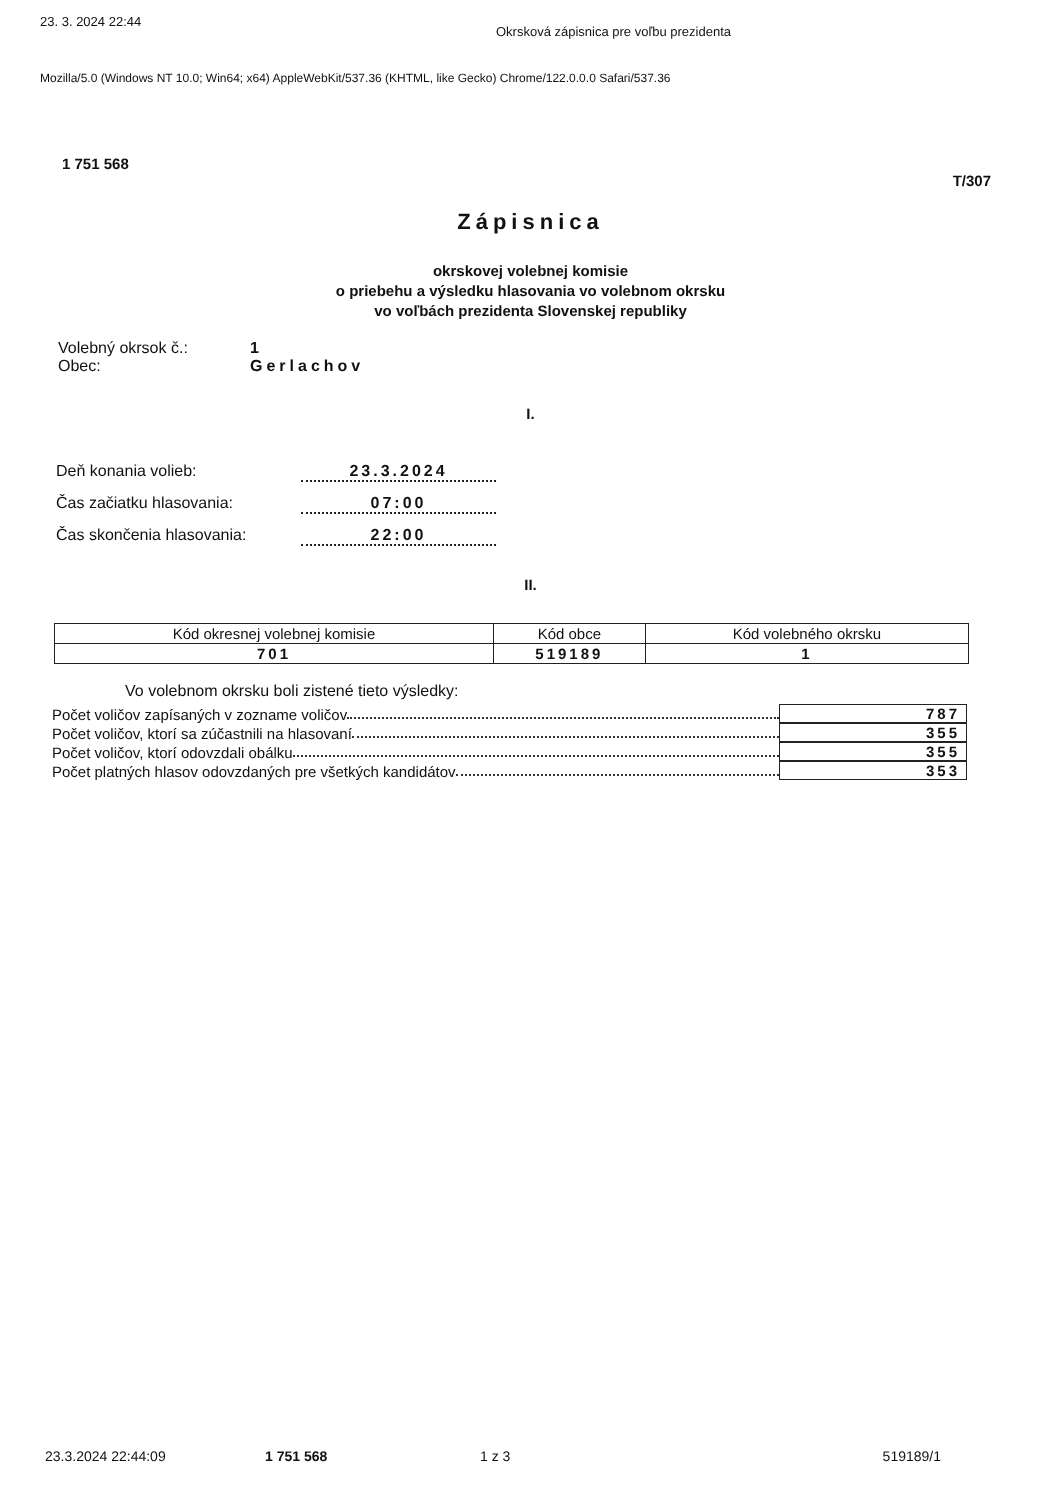23. 3. 2024 22:44 Okrsková zápisnica pre voľbu prezidenta
Mozilla/5.0 (Windows NT 10.0; Win64; x64) AppleWebKit/537.36 (KHTML, like Gecko) Chrome/122.0.0.0 Safari/537.36
1 751 568
T/307
Zápisnica
okrskovej volebnej komisie
o priebehu a výsledku hlasovania vo volebnom okrsku
vo voľbách prezidenta Slovenskej republiky
Volebný okrsok č.: 1
Obec: Gerlachov
I.
Deň konania volieb: 23.3.2024
Čas začiatku hlasovania: 07:00
Čas skončenia hlasovania: 22:00
II.
| Kód okresnej volebnej komisie | Kód obce | Kód volebného okrsku |
| --- | --- | --- |
| 701 | 519189 | 1 |
Vo volebnom okrsku boli zistené tieto výsledky:
Počet voličov zapísaných v zozname voličov 787
Počet voličov, ktorí sa zúčastnili na hlasovaní 355
Počet voličov, ktorí odovzdali obálku 355
Počet platných hlasov odovzdaných pre všetkých kandidátov 353
23.3.2024 22:44:09 1 751 568 1 z 3 519189/1